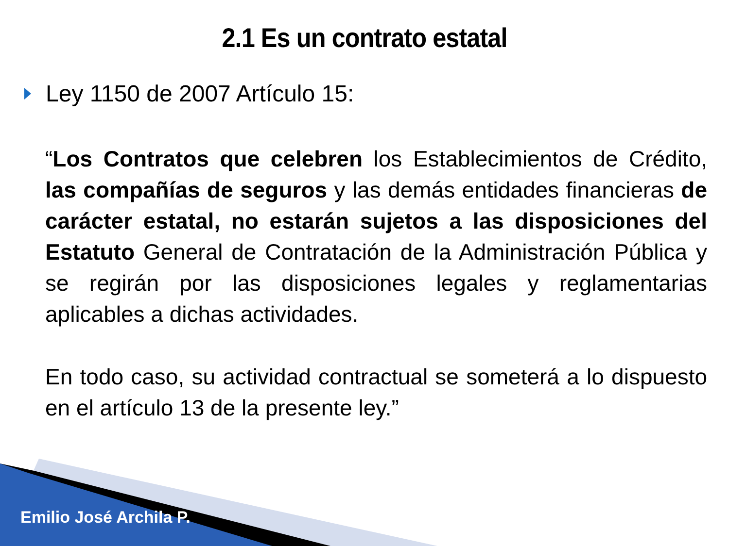2.1 Es un contrato estatal
Ley 1150 de 2007 Artículo 15:
“Los Contratos que celebren los Establecimientos de Crédito, las compañías de seguros y las demás entidades financieras de carácter estatal, no estarán sujetos a las disposiciones del Estatuto General de Contratación de la Administración Pública y se regirán por las disposiciones legales y reglamentarias aplicables a dichas actividades.
En todo caso, su actividad contractual se someterá a lo dispuesto en el artículo 13 de la presente ley.”
Emilio José Archila P.